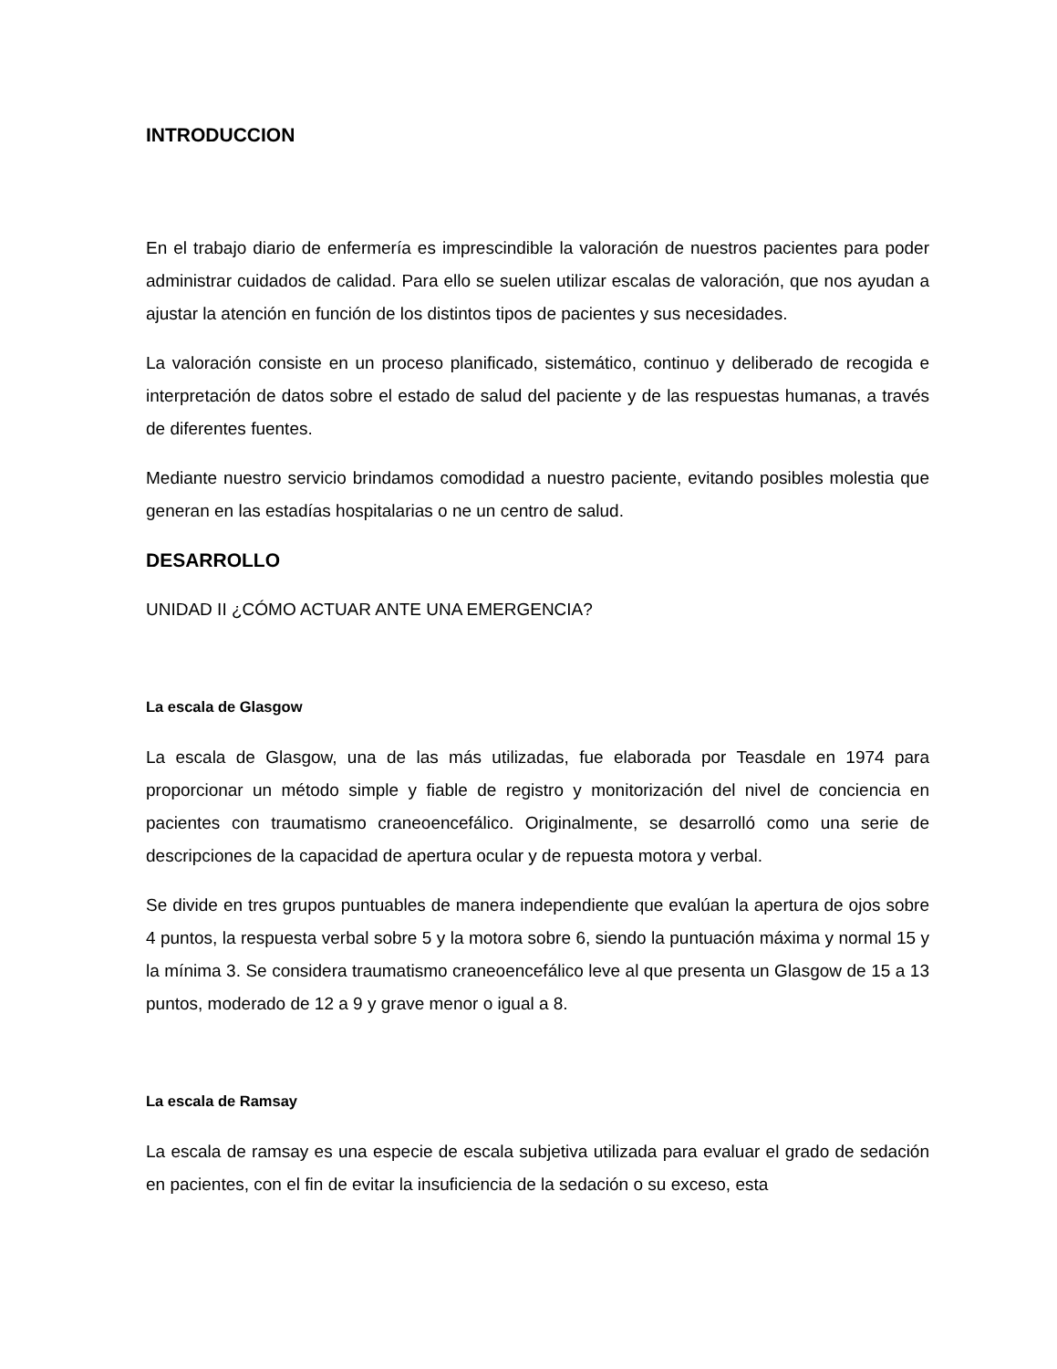INTRODUCCION
En el trabajo diario de enfermería es imprescindible la valoración de nuestros pacientes para poder administrar cuidados de calidad. Para ello se suelen utilizar escalas de valoración, que nos ayudan a ajustar la atención en función de los distintos tipos de pacientes y sus necesidades.
La valoración consiste en un proceso planificado, sistemático, continuo y deliberado de recogida e interpretación de datos sobre el estado de salud del paciente y de las respuestas humanas, a través de diferentes fuentes.
Mediante nuestro servicio brindamos comodidad a nuestro paciente, evitando posibles molestia que generan en las estadías hospitalarias o ne un centro de salud.
DESARROLLO
UNIDAD II ¿CÓMO ACTUAR ANTE UNA EMERGENCIA?
La escala de Glasgow
La escala de Glasgow, una de las más utilizadas, fue elaborada por Teasdale en 1974 para proporcionar un método simple y fiable de registro y monitorización del nivel de conciencia en pacientes con traumatismo craneoencefálico. Originalmente, se desarrolló como una serie de descripciones de la capacidad de apertura ocular y de repuesta motora y verbal.
Se divide en tres grupos puntuables de manera independiente que evalúan la apertura de ojos sobre 4 puntos, la respuesta verbal sobre 5 y la motora sobre 6, siendo la puntuación máxima y normal 15 y la mínima 3. Se considera traumatismo craneoencefálico leve al que presenta un Glasgow de 15 a 13 puntos, moderado de 12 a 9 y grave menor o igual a 8.
La escala de Ramsay
La escala de ramsay es una especie de escala subjetiva utilizada para evaluar el grado de sedación en pacientes, con el fin de evitar la insuficiencia de la sedación o su exceso, esta